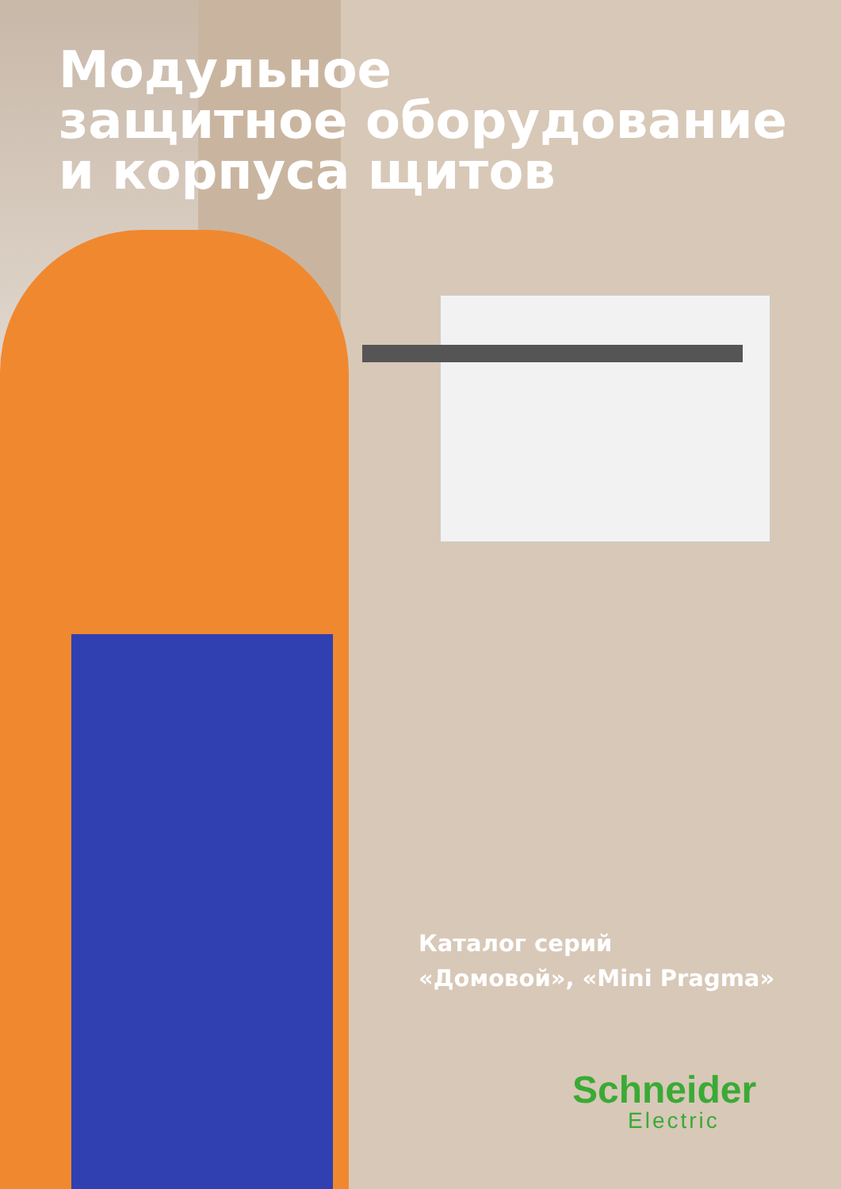Модульное
защитное оборудование
и корпуса щитов
Каталог серий
«Домовой», «Mini Pragma»
Schneider
Electric